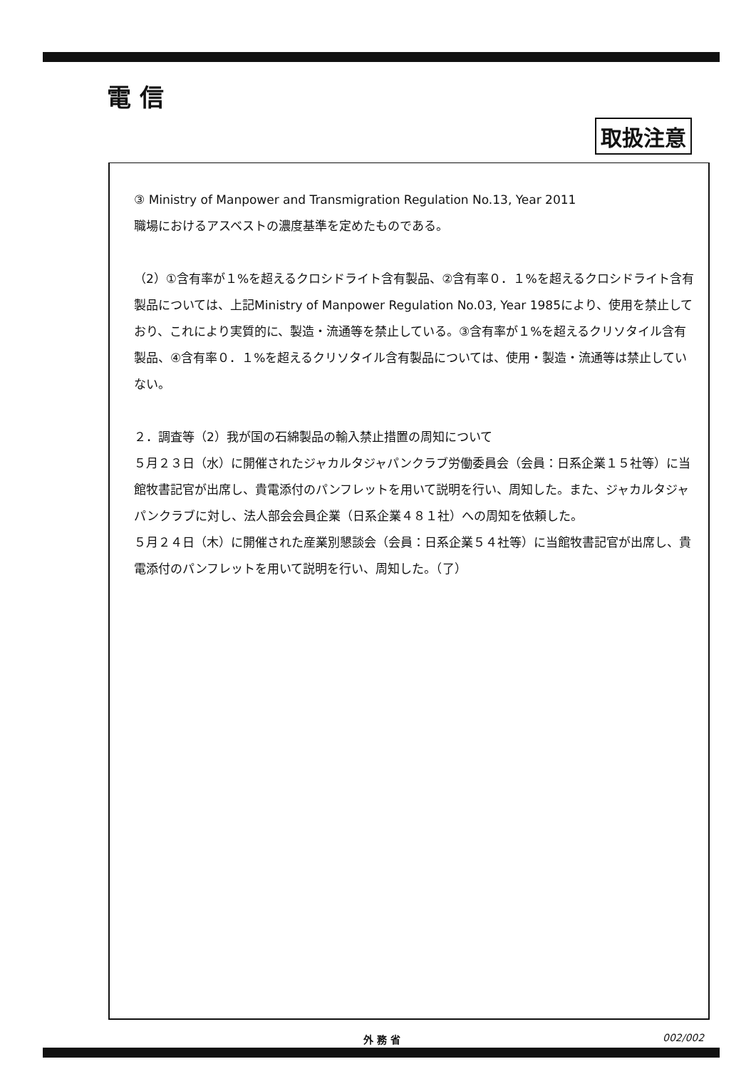電 信
取扱注意
③ Ministry of Manpower and Transmigration Regulation No.13, Year 2011
職場におけるアスベストの濃度基準を定めたものである。
（2）①含有率が１%を超えるクロシドライト含有製品、②含有率０．１%を超えるクロシドライト含有製品については、上記Ministry of Manpower Regulation No.03, Year 1985により、使用を禁止しており、これにより実質的に、製造・流通等を禁止している。③含有率が１%を超えるクリソタイル含有製品、④含有率０．１%を超えるクリソタイル含有製品については、使用・製造・流通等は禁止していない。
２．調査等（2）我が国の石綿製品の輸入禁止措置の周知について
５月２３日（水）に開催されたジャカルタジャパンクラブ労働委員会（会員：日系企業１５社等）に当館牧書記官が出席し、貴電添付のパンフレットを用いて説明を行い、周知した。また、ジャカルタジャパンクラブに対し、法人部会会員企業（日系企業４８１社）への周知を依頼した。
５月２４日（木）に開催された産業別懇談会（会員：日系企業５４社等）に当館牧書記官が出席し、貴電添付のパンフレットを用いて説明を行い、周知した。（了）
外 務 省 002/002